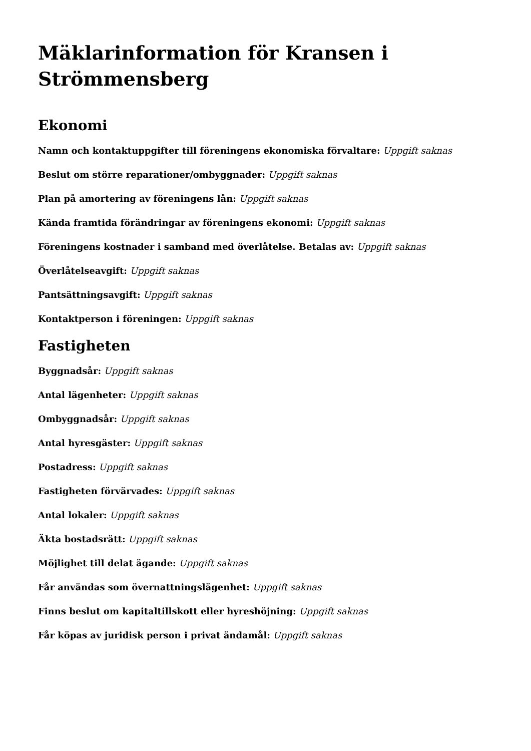Mäklarinformation för Kransen i Strömmensberg
Ekonomi
Namn och kontaktuppgifter till föreningens ekonomiska förvaltare: Uppgift saknas
Beslut om större reparationer/ombyggnader: Uppgift saknas
Plan på amortering av föreningens lån: Uppgift saknas
Kända framtida förändringar av föreningens ekonomi: Uppgift saknas
Föreningens kostnader i samband med överlåtelse. Betalas av: Uppgift saknas
Överlåtelseavgift: Uppgift saknas
Pantsättningsavgift: Uppgift saknas
Kontaktperson i föreningen: Uppgift saknas
Fastigheten
Byggnadsår: Uppgift saknas
Antal lägenheter: Uppgift saknas
Ombyggnadsår: Uppgift saknas
Antal hyresgäster: Uppgift saknas
Postadress: Uppgift saknas
Fastigheten förvärvades: Uppgift saknas
Antal lokaler: Uppgift saknas
Äkta bostadsrätt: Uppgift saknas
Möjlighet till delat ägande: Uppgift saknas
Får användas som övernattningslägenhet: Uppgift saknas
Finns beslut om kapitaltillskott eller hyreshöjning: Uppgift saknas
Får köpas av juridisk person i privat ändamål: Uppgift saknas